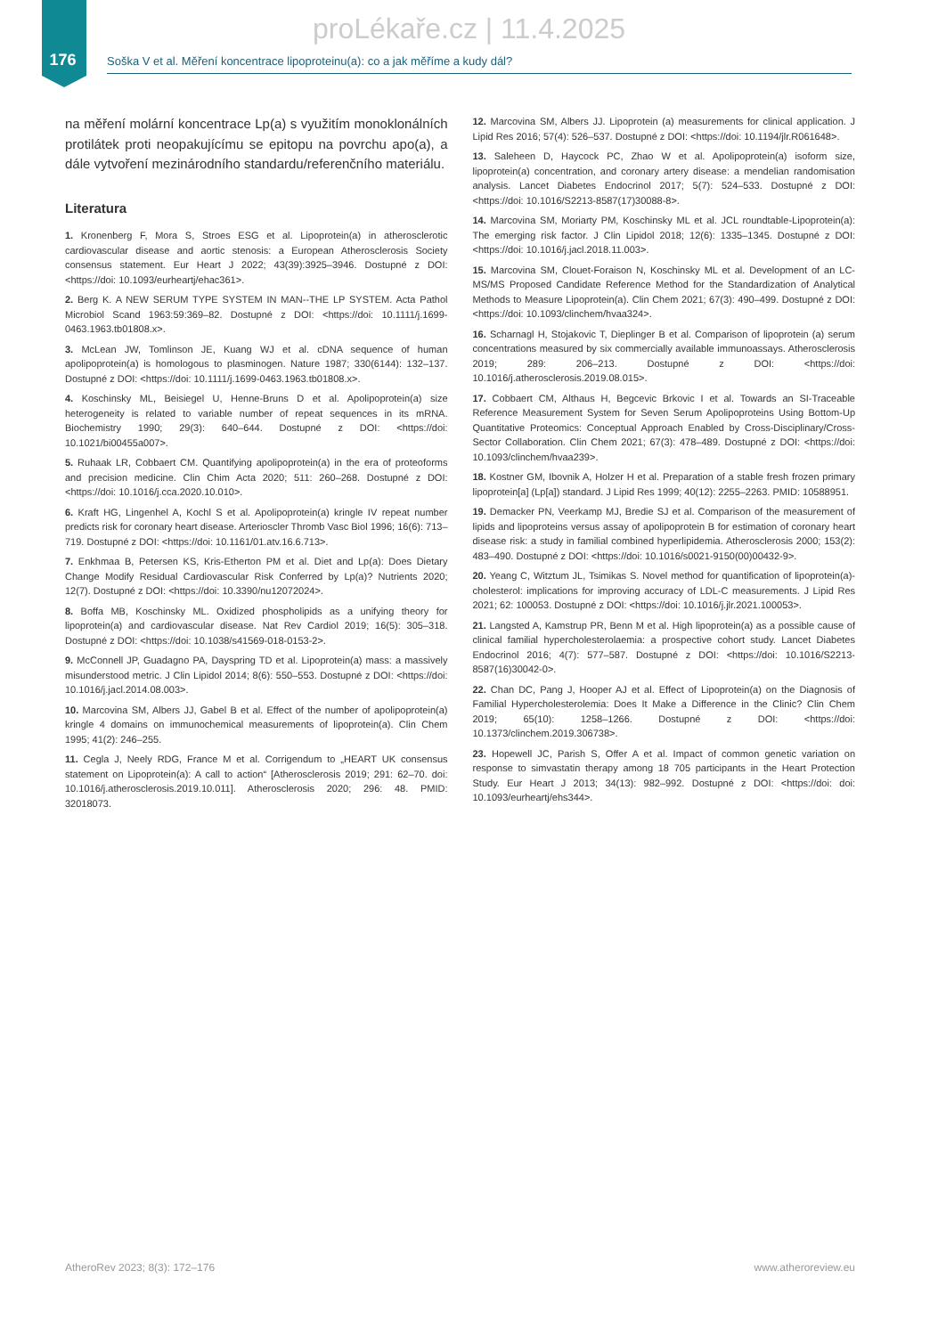proLékaře.cz | 11.4.2025
176
Soška V et al. Měření koncentrace lipoproteinu(a): co a jak měříme a kudy dál?
na měření molární koncentrace Lp(a) s využitím monoklonálních protilátek proti neopakujícímu se epitopu na povrchu apo(a), a dále vytvoření mezinárodního standardu/referenčního materiálu.
Literatura
1. Kronenberg F, Mora S, Stroes ESG et al. Lipoprotein(a) in atherosclerotic cardiovascular disease and aortic stenosis: a European Atherosclerosis Society consensus statement. Eur Heart J 2022; 43(39):3925–3946. Dostupné z DOI: <https://doi: 10.1093/eurheartj/ehac361>.
2. Berg K. A NEW SERUM TYPE SYSTEM IN MAN--THE LP SYSTEM. Acta Pathol Microbiol Scand 1963:59:369–82. Dostupné z DOI: <https://doi: 10.1111/j.1699-0463.1963.tb01808.x>.
3. McLean JW, Tomlinson JE, Kuang WJ et al. cDNA sequence of human apolipoprotein(a) is homologous to plasminogen. Nature 1987; 330(6144): 132–137. Dostupné z DOI: <https://doi: 10.1111/j.1699-0463.1963.tb01808.x>.
4. Koschinsky ML, Beisiegel U, Henne-Bruns D et al. Apolipoprotein(a) size heterogeneity is related to variable number of repeat sequences in its mRNA. Biochemistry 1990; 29(3): 640–644. Dostupné z DOI: <https://doi: 10.1021/bi00455a007>.
5. Ruhaak LR, Cobbaert CM. Quantifying apolipoprotein(a) in the era of proteoforms and precision medicine. Clin Chim Acta 2020; 511: 260–268. Dostupné z DOI: <https://doi: 10.1016/j.cca.2020.10.010>.
6. Kraft HG, Lingenhel A, Kochl S et al. Apolipoprotein(a) kringle IV repeat number predicts risk for coronary heart disease. Arterioscler Thromb Vasc Biol 1996; 16(6): 713–719. Dostupné z DOI: <https://doi: 10.1161/01.atv.16.6.713>.
7. Enkhmaa B, Petersen KS, Kris-Etherton PM et al. Diet and Lp(a): Does Dietary Change Modify Residual Cardiovascular Risk Conferred by Lp(a)? Nutrients 2020; 12(7). Dostupné z DOI: <https://doi: 10.3390/nu12072024>.
8. Boffa MB, Koschinsky ML. Oxidized phospholipids as a unifying theory for lipoprotein(a) and cardiovascular disease. Nat Rev Cardiol 2019; 16(5): 305–318. Dostupné z DOI: <https://doi: 10.1038/s41569-018-0153-2>.
9. McConnell JP, Guadagno PA, Dayspring TD et al. Lipoprotein(a) mass: a massively misunderstood metric. J Clin Lipidol 2014; 8(6): 550–553. Dostupné z DOI: <https://doi: 10.1016/j.jacl.2014.08.003>.
10. Marcovina SM, Albers JJ, Gabel B et al. Effect of the number of apolipoprotein(a) kringle 4 domains on immunochemical measurements of lipoprotein(a). Clin Chem 1995; 41(2): 246–255.
11. Cegla J, Neely RDG, France M et al. Corrigendum to „HEART UK consensus statement on Lipoprotein(a): A call to action“ [Atherosclerosis 2019; 291: 62–70. doi: 10.1016/j.atherosclerosis.2019.10.011]. Atherosclerosis 2020; 296: 48. PMID: 32018073.
12. Marcovina SM, Albers JJ. Lipoprotein (a) measurements for clinical application. J Lipid Res 2016; 57(4): 526–537. Dostupné z DOI: <https://doi: 10.1194/jlr.R061648>.
13. Saleheen D, Haycock PC, Zhao W et al. Apolipoprotein(a) isoform size, lipoprotein(a) concentration, and coronary artery disease: a mendelian randomisation analysis. Lancet Diabetes Endocrinol 2017; 5(7): 524–533. Dostupné z DOI: <https://doi: 10.1016/S2213-8587(17)30088-8>.
14. Marcovina SM, Moriarty PM, Koschinsky ML et al. JCL roundtable-Lipoprotein(a): The emerging risk factor. J Clin Lipidol 2018; 12(6): 1335–1345. Dostupné z DOI: <https://doi: 10.1016/j.jacl.2018.11.003>.
15. Marcovina SM, Clouet-Foraison N, Koschinsky ML et al. Development of an LC-MS/MS Proposed Candidate Reference Method for the Standardization of Analytical Methods to Measure Lipoprotein(a). Clin Chem 2021; 67(3): 490–499. Dostupné z DOI: <https://doi: 10.1093/clinchem/hvaa324>.
16. Scharnagl H, Stojakovic T, Dieplinger B et al. Comparison of lipoprotein (a) serum concentrations measured by six commercially available immunoassays. Atherosclerosis 2019; 289: 206–213. Dostupné z DOI: <https://doi: 10.1016/j.atherosclerosis.2019.08.015>.
17. Cobbaert CM, Althaus H, Begcevic Brkovic I et al. Towards an SI-Traceable Reference Measurement System for Seven Serum Apolipoproteins Using Bottom-Up Quantitative Proteomics: Conceptual Approach Enabled by Cross-Disciplinary/Cross-Sector Collaboration. Clin Chem 2021; 67(3): 478–489. Dostupné z DOI: <https://doi: 10.1093/clinchem/hvaa239>.
18. Kostner GM, Ibovnik A, Holzer H et al. Preparation of a stable fresh frozen primary lipoprotein[a] (Lp[a]) standard. J Lipid Res 1999; 40(12): 2255–2263. PMID: 10588951.
19. Demacker PN, Veerkamp MJ, Bredie SJ et al. Comparison of the measurement of lipids and lipoproteins versus assay of apolipoprotein B for estimation of coronary heart disease risk: a study in familial combined hyperlipidemia. Atherosclerosis 2000; 153(2): 483–490. Dostupné z DOI: <https://doi: 10.1016/s0021-9150(00)00432-9>.
20. Yeang C, Witztum JL, Tsimikas S. Novel method for quantification of lipoprotein(a)-cholesterol: implications for improving accuracy of LDL-C measurements. J Lipid Res 2021; 62: 100053. Dostupné z DOI: <https://doi: 10.1016/j.jlr.2021.100053>.
21. Langsted A, Kamstrup PR, Benn M et al. High lipoprotein(a) as a possible cause of clinical familial hypercholesterolaemia: a prospective cohort study. Lancet Diabetes Endocrinol 2016; 4(7): 577–587. Dostupné z DOI: <https://doi: 10.1016/S2213-8587(16)30042-0>.
22. Chan DC, Pang J, Hooper AJ et al. Effect of Lipoprotein(a) on the Diagnosis of Familial Hypercholesterolemia: Does It Make a Difference in the Clinic? Clin Chem 2019; 65(10): 1258–1266. Dostupné z DOI: <https://doi: 10.1373/clinchem.2019.306738>.
23. Hopewell JC, Parish S, Offer A et al. Impact of common genetic variation on response to simvastatin therapy among 18 705 participants in the Heart Protection Study. Eur Heart J 2013; 34(13): 982–992. Dostupné z DOI: <https://doi: doi: 10.1093/eurheartj/ehs344>.
AtheroRev 2023; 8(3): 172–176 www.atheroreview.eu